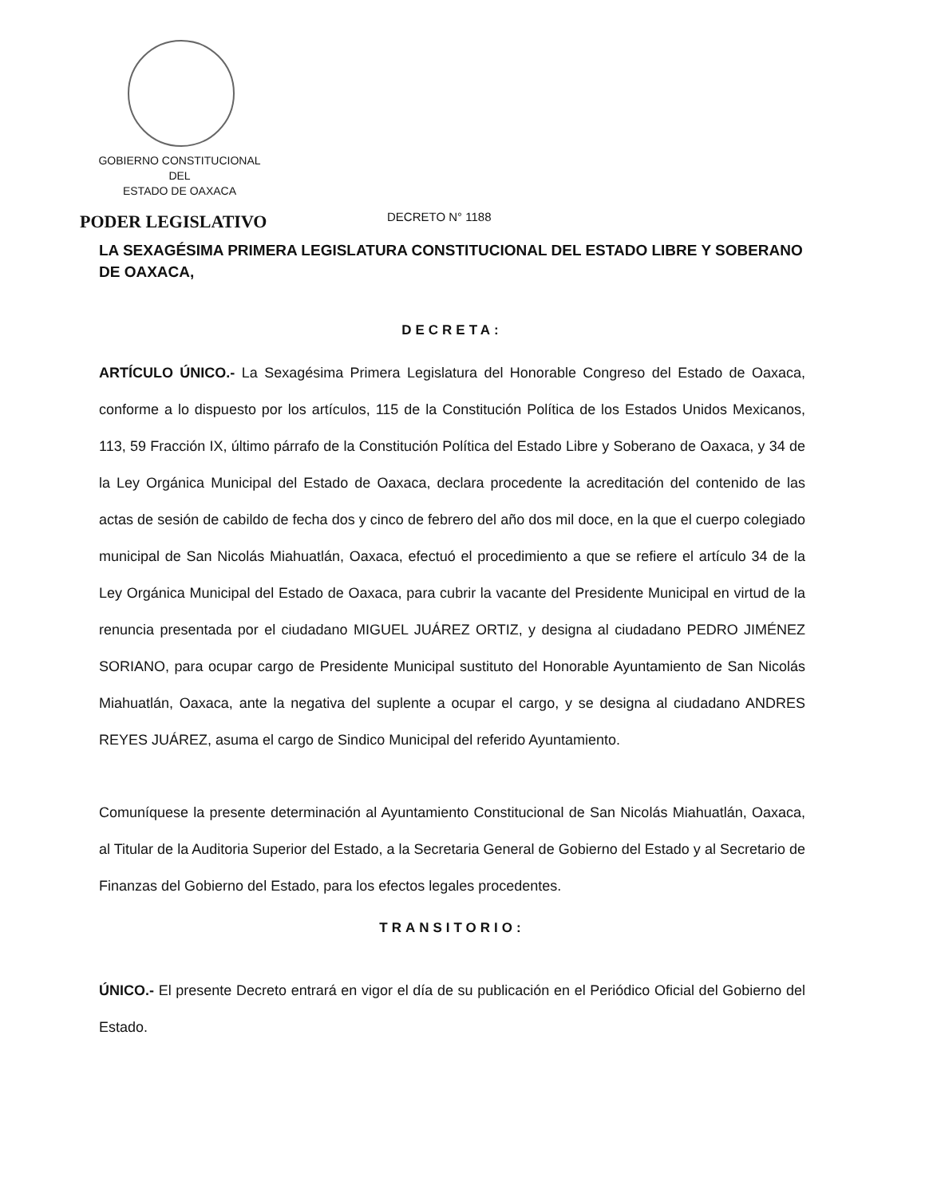GOBIERNO CONSTITUCIONAL
DEL
ESTADO DE OAXACA
PODER LEGISLATIVO DECRETO N° 1188
LA SEXAGÉSIMA PRIMERA LEGISLATURA CONSTITUCIONAL DEL ESTADO LIBRE Y SOBERANO DE OAXACA,
DECRETA:
ARTÍCULO ÚNICO.- La Sexagésima Primera Legislatura del Honorable Congreso del Estado de Oaxaca, conforme a lo dispuesto por los artículos, 115 de la Constitución Política de los Estados Unidos Mexicanos, 113, 59 Fracción IX, último párrafo de la Constitución Política del Estado Libre y Soberano de Oaxaca, y 34 de la Ley Orgánica Municipal del Estado de Oaxaca, declara procedente la acreditación del contenido de las actas de sesión de cabildo de fecha dos y cinco de febrero del año dos mil doce, en la que el cuerpo colegiado municipal de San Nicolás Miahuatlán, Oaxaca, efectuó el procedimiento a que se refiere el artículo 34 de la Ley Orgánica Municipal del Estado de Oaxaca, para cubrir la vacante del Presidente Municipal en virtud de la renuncia presentada por el ciudadano MIGUEL JUÁREZ ORTIZ, y designa al ciudadano PEDRO JIMÉNEZ SORIANO, para ocupar cargo de Presidente Municipal sustituto del Honorable Ayuntamiento de San Nicolás Miahuatlán, Oaxaca, ante la negativa del suplente a ocupar el cargo, y se designa al ciudadano ANDRES REYES JUÁREZ, asuma el cargo de Sindico Municipal del referido Ayuntamiento.
Comuníquese la presente determinación al Ayuntamiento Constitucional de San Nicolás Miahuatlán, Oaxaca, al Titular de la Auditoria Superior del Estado, a la Secretaria General de Gobierno del Estado y al Secretario de Finanzas del Gobierno del Estado, para los efectos legales procedentes.
TRANSITORIO:
ÚNICO.- El presente Decreto entrará en vigor el día de su publicación en el Periódico Oficial del Gobierno del Estado.